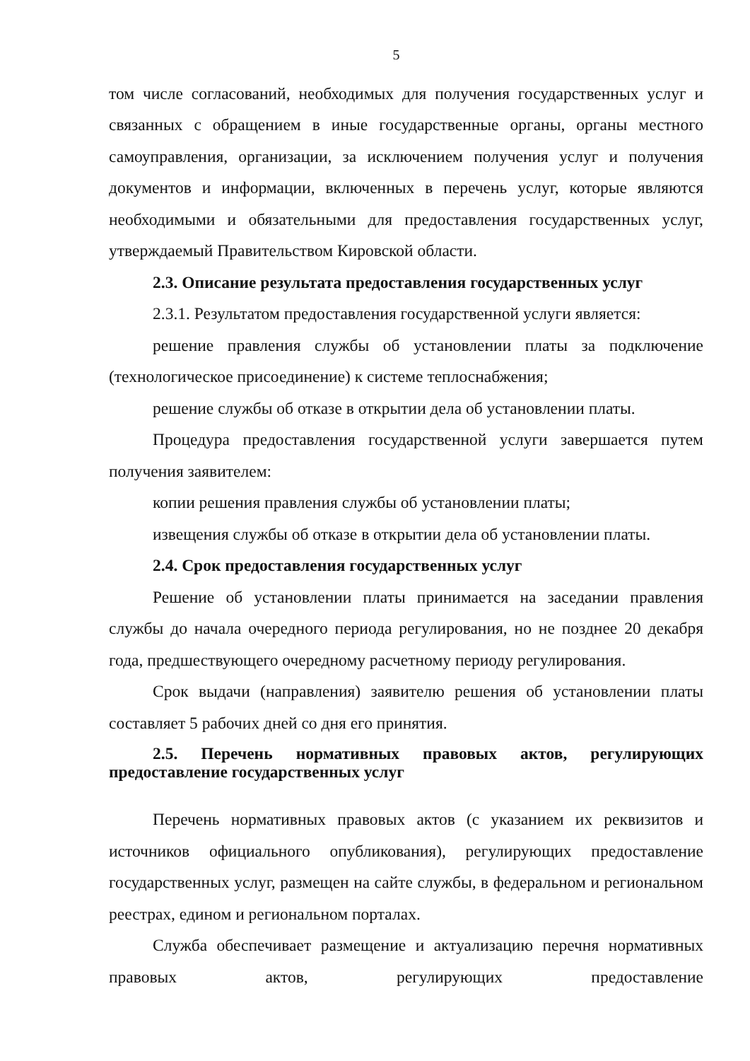5
том числе согласований, необходимых для получения государственных услуг и связанных с обращением в иные государственные органы, органы местного самоуправления, организации, за исключением получения услуг и получения документов и информации, включенных в перечень услуг, которые являются необходимыми и обязательными для предоставления государственных услуг, утверждаемый Правительством Кировской области.
2.3. Описание результата предоставления государственных услуг
2.3.1. Результатом предоставления государственной услуги является:
решение правления службы об установлении платы за подключение (технологическое присоединение) к системе теплоснабжения;
решение службы об отказе в открытии дела об установлении платы.
Процедура предоставления государственной услуги завершается путем получения заявителем:
копии решения правления службы об установлении платы;
извещения службы об отказе в открытии дела об установлении платы.
2.4. Срок предоставления государственных услуг
Решение об установлении платы принимается на заседании правления службы до начала очередного периода регулирования, но не позднее 20 декабря года, предшествующего очередному расчетному периоду регулирования.
Срок выдачи (направления) заявителю решения об установлении платы составляет 5 рабочих дней со дня его принятия.
2.5. Перечень нормативных правовых актов, регулирующих предоставление государственных услуг
Перечень нормативных правовых актов (с указанием их реквизитов и источников официального опубликования), регулирующих предоставление государственных услуг, размещен на сайте службы, в федеральном и региональном реестрах, едином и региональном порталах.
Служба обеспечивает размещение и актуализацию перечня нормативных правовых актов, регулирующих предоставление